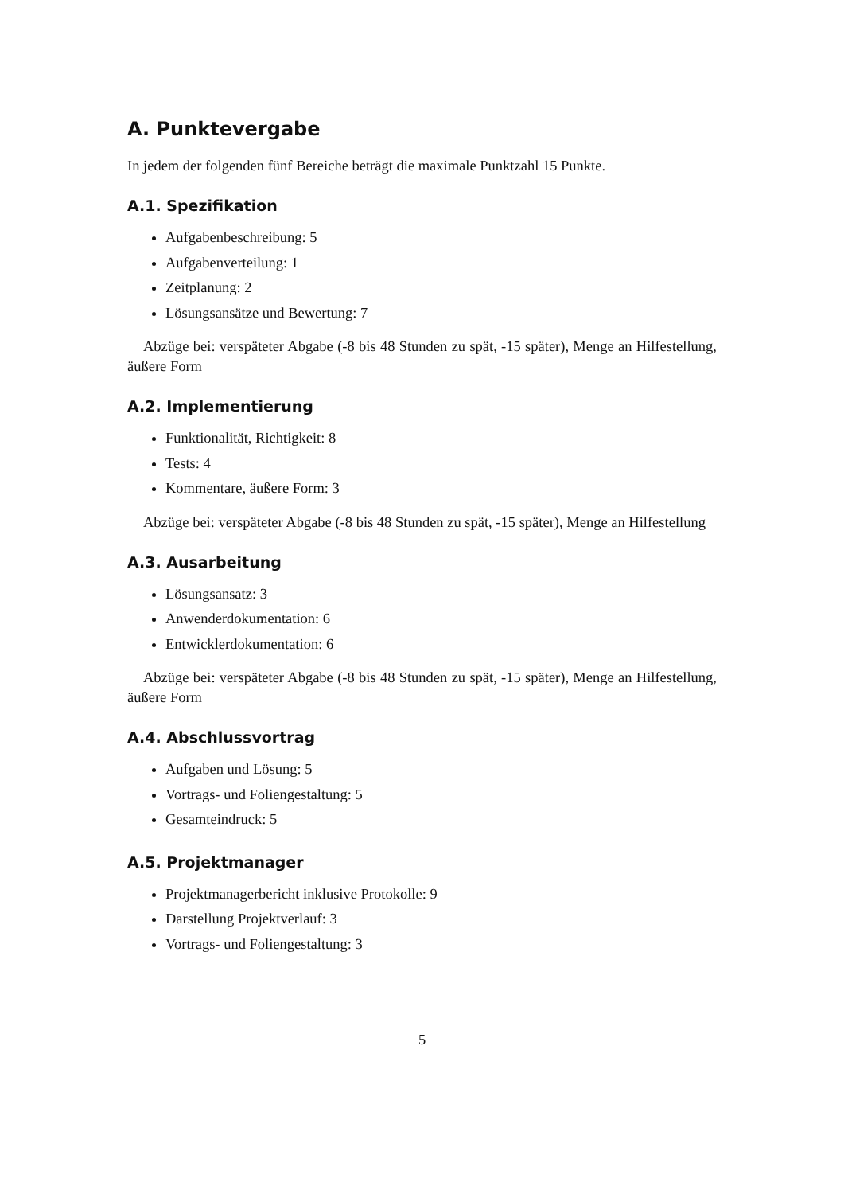A. Punktevergabe
In jedem der folgenden fünf Bereiche beträgt die maximale Punktzahl 15 Punkte.
A.1. Spezifikation
Aufgabenbeschreibung: 5
Aufgabenverteilung: 1
Zeitplanung: 2
Lösungsansätze und Bewertung: 7
Abzüge bei: verspäteter Abgabe (-8 bis 48 Stunden zu spät, -15 später), Menge an Hilfestellung, äußere Form
A.2. Implementierung
Funktionalität, Richtigkeit: 8
Tests: 4
Kommentare, äußere Form: 3
Abzüge bei: verspäteter Abgabe (-8 bis 48 Stunden zu spät, -15 später), Menge an Hilfestellung
A.3. Ausarbeitung
Lösungsansatz: 3
Anwenderdokumentation: 6
Entwicklerdokumentation: 6
Abzüge bei: verspäteter Abgabe (-8 bis 48 Stunden zu spät, -15 später), Menge an Hilfestellung, äußere Form
A.4. Abschlussvortrag
Aufgaben und Lösung: 5
Vortrags- und Foliengestaltung: 5
Gesamteindruck: 5
A.5. Projektmanager
Projektmanagerbericht inklusive Protokolle: 9
Darstellung Projektverlauf: 3
Vortrags- und Foliengestaltung: 3
5